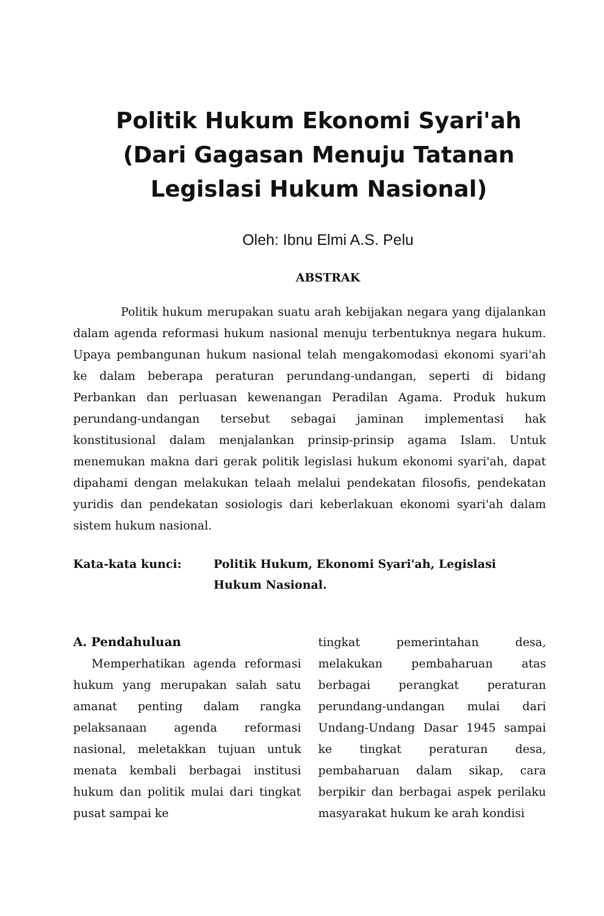Politik Hukum Ekonomi Syari'ah
(Dari Gagasan Menuju Tatanan
Legislasi Hukum Nasional)
Oleh: Ibnu Elmi A.S. Pelu
ABSTRAK
Politik hukum merupakan suatu arah kebijakan negara yang dijalankan dalam agenda reformasi hukum nasional menuju terbentuknya negara hukum. Upaya pembangunan hukum nasional telah mengakomodasi ekonomi syari'ah ke dalam beberapa peraturan perundang-undangan, seperti di bidang Perbankan dan perluasan kewenangan Peradilan Agama. Produk hukum perundang-undangan tersebut sebagai jaminan implementasi hak konstitusional dalam menjalankan prinsip-prinsip agama Islam. Untuk menemukan makna dari gerak politik legislasi hukum ekonomi syari'ah, dapat dipahami dengan melakukan telaah melalui pendekatan filosofis, pendekatan yuridis dan pendekatan sosiologis dari keberlakuan ekonomi syari'ah dalam sistem hukum nasional.
Kata-kata kunci: Politik Hukum, Ekonomi Syari'ah, Legislasi Hukum Nasional.
A. Pendahuluan
Memperhatikan agenda reformasi hukum yang merupakan salah satu amanat penting dalam rangka pelaksanaan agenda reformasi nasional, meletakkan tujuan untuk menata kembali berbagai institusi hukum dan politik mulai dari tingkat pusat sampai ke
tingkat pemerintahan desa, melakukan pembaharuan atas berbagai perangkat peraturan perundang-undangan mulai dari Undang-Undang Dasar 1945 sampai ke tingkat peraturan desa, pembaharuan dalam sikap, cara berpikir dan berbagai aspek perilaku masyarakat hukum ke arah kondisi